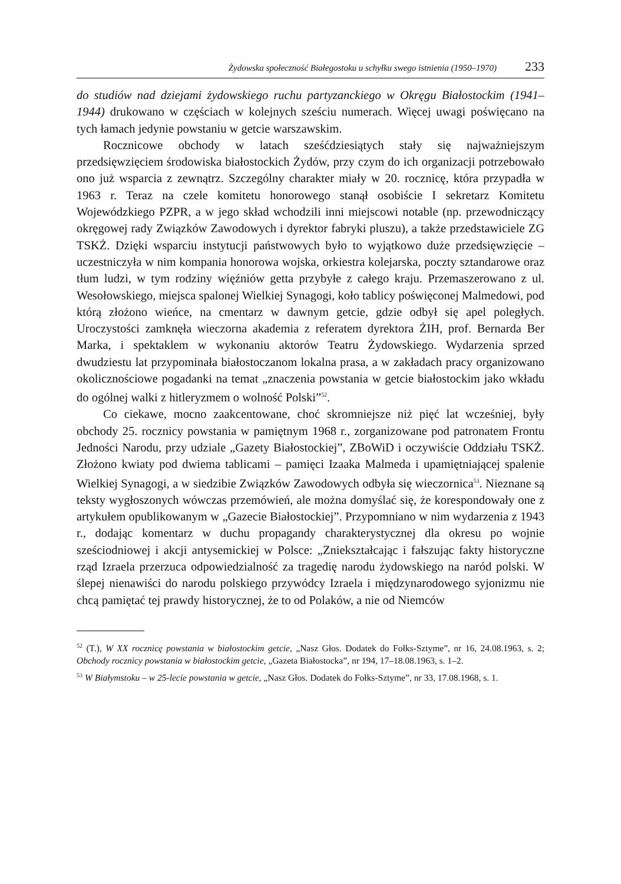Żydowska społeczność Białegostoku u schyłku swego istnienia (1950–1970) 233
do studiów nad dziejami żydowskiego ruchu partyzanckiego w Okręgu Białostockim (1941–1944) drukowano w częściach w kolejnych sześciu numerach. Więcej uwagi poświęcano na tych łamach jedynie powstaniu w getcie warszawskim.
Rocznicowe obchody w latach sześćdziesiątych stały się najważniejszym przedsięwzięciem środowiska białostockich Żydów, przy czym do ich organizacji potrzebowało ono już wsparcia z zewnątrz. Szczególny charakter miały w 20. rocznicę, która przypadła w 1963 r. Teraz na czele komitetu honorowego stanął osobiście I sekretarz Komitetu Wojewódzkiego PZPR, a w jego skład wchodzili inni miejscowi notable (np. przewodniczący okręgowej rady Związków Zawodowych i dyrektor fabryki pluszu), a także przedstawiciele ZG TSKŻ. Dzięki wsparciu instytucji państwowych było to wyjątkowo duże przedsięwzięcie – uczestniczyła w nim kompania honorowa wojska, orkiestra kolejarska, poczty sztandarowe oraz tłum ludzi, w tym rodziny więźniów getta przybyłe z całego kraju. Przemaszerowano z ul. Wesołowskiego, miejsca spalonej Wielkiej Synagogi, koło tablicy poświęconej Malmedowi, pod którą złożono wieńce, na cmentarz w dawnym getcie, gdzie odbył się apel poległych. Uroczystości zamknęła wieczorna akademia z referatem dyrektora ŻIH, prof. Bernarda Ber Marka, i spektaklem w wykonaniu aktorów Teatru Żydowskiego. Wydarzenia sprzed dwudziestu lat przypominała białostoczanom lokalna prasa, a w zakładach pracy organizowano okolicznościowe pogadanki na temat „znaczenia powstania w getcie białostockim jako wkładu do ogólnej walki z hitleryzmem o wolność Polski”<sup>52</sup>.
Co ciekawe, mocno zaakcentowane, choć skromniejsze niż pięć lat wcześniej, były obchody 25. rocznicy powstania w pamiętnym 1968 r., zorganizowane pod patronatem Frontu Jedności Narodu, przy udziale „Gazety Białostockiej”, ZBoWiD i oczywiście Oddziału TSKŻ. Złożono kwiaty pod dwiema tablicami – pamięci Izaaka Malmeda i upamiętniającej spalenie Wielkiej Synagogi, a w siedzibie Związków Zawodowych odbyła się wieczornica<sup>53</sup>. Nieznane są teksty wygłoszonych wówczas przemówień, ale można domyślać się, że korespondowały one z artykułem opublikowanym w „Gazecie Białostockiej”. Przypomniano w nim wydarzenia z 1943 r., dodając komentarz w duchu propagandy charakterystycznej dla okresu po wojnie sześciodniowej i akcji antysemickiej w Polsce: „Zniekształcając i fałszując fakty historyczne rząd Izraela przerzuca odpowiedzialność za tragedię narodu żydowskiego na naród polski. W ślepej nienawiści do narodu polskiego przywódcy Izraela i międzynarodowego syjonizmu nie chcą pamiętać tej prawdy historycznej, że to od Polaków, a nie od Niemców
<sup>52</sup> (T.), W XX rocznicę powstania w białostockim getcie, „Nasz Głos. Dodatek do Fołks-Sztyme”, nr 16, 24.08.1963, s. 2; Obchody rocznicy powstania w białostockim getcie, „Gazeta Białostocka”, nr 194, 17–18.08.1963, s. 1–2.
<sup>53</sup> W Białymstoku – w 25-lecie powstania w getcie, „Nasz Głos. Dodatek do Fołks-Sztyme”, nr 33, 17.08.1968, s. 1.